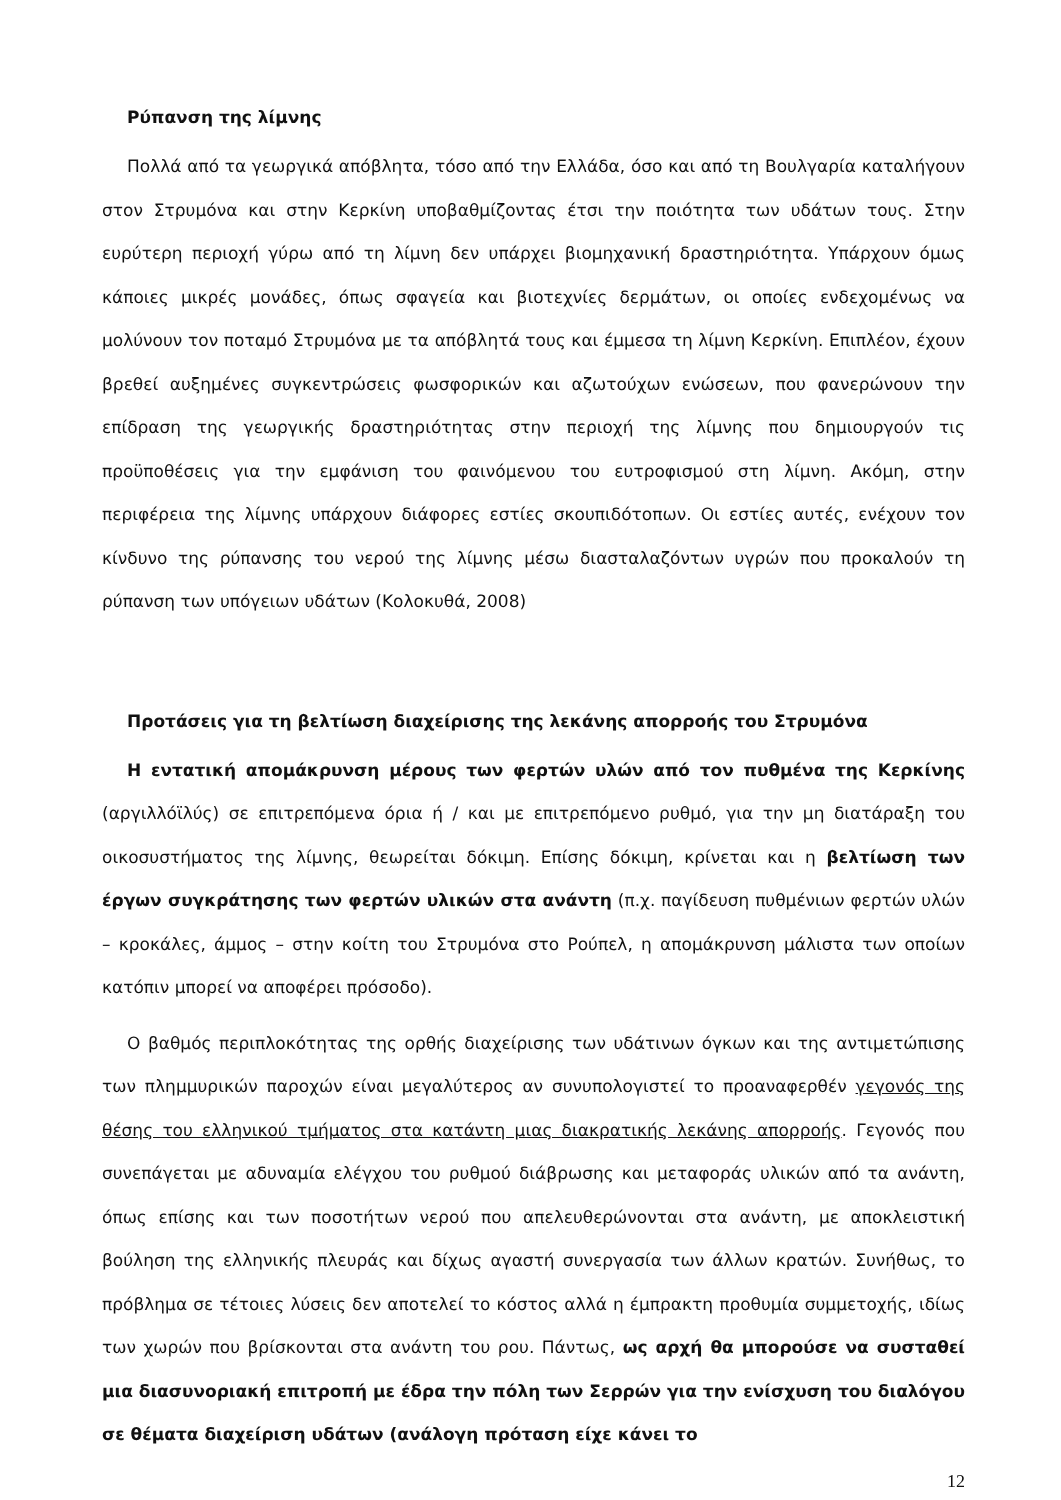Ρύπανση της λίμνης
Πολλά από τα γεωργικά απόβλητα, τόσο από την Ελλάδα, όσο και από τη Βουλγαρία καταλήγουν στον Στρυμόνα και στην Κερκίνη υποβαθμίζοντας έτσι την ποιότητα των υδάτων τους. Στην ευρύτερη περιοχή γύρω από τη λίμνη δεν υπάρχει βιομηχανική δραστηριότητα. Υπάρχουν όμως κάποιες μικρές μονάδες, όπως σφαγεία και βιοτεχνίες δερμάτων, οι οποίες ενδεχομένως να μολύνουν τον ποταμό Στρυμόνα με τα απόβλητά τους και έμμεσα τη λίμνη Κερκίνη. Επιπλέον, έχουν βρεθεί αυξημένες συγκεντρώσεις φωσφορικών και αζωτούχων ενώσεων, που φανερώνουν την επίδραση της γεωργικής δραστηριότητας στην περιοχή της λίμνης που δημιουργούν τις προϋποθέσεις για την εμφάνιση του φαινόμενου του ευτροφισμού στη λίμνη. Ακόμη, στην περιφέρεια της λίμνης υπάρχουν διάφορες εστίες σκουπιδότοπων. Οι εστίες αυτές, ενέχουν τον κίνδυνο της ρύπανσης του νερού της λίμνης μέσω διασταλαζόντων υγρών που προκαλούν τη ρύπανση των υπόγειων υδάτων (Κολοκυθά, 2008)
Προτάσεις για τη βελτίωση διαχείρισης της λεκάνης απορροής του Στρυμόνα
Η εντατική απομάκρυνση μέρους των φερτών υλών από τον πυθμένα της Κερκίνης (αργιλλόϊλύς) σε επιτρεπόμενα όρια ή / και με επιτρεπόμενο ρυθμό, για την μη διατάραξη του οικοσυστήματος της λίμνης, θεωρείται δόκιμη. Επίσης δόκιμη, κρίνεται και η βελτίωση των έργων συγκράτησης των φερτών υλικών στα ανάντη (π.χ. παγίδευση πυθμένιων φερτών υλών – κροκάλες, άμμος – στην κοίτη του Στρυμόνα στο Ρούπελ, η απομάκρυνση μάλιστα των οποίων κατόπιν μπορεί να αποφέρει πρόσοδο).
Ο βαθμός περιπλοκότητας της ορθής διαχείρισης των υδάτινων όγκων και της αντιμετώπισης των πλημμυρικών παροχών είναι μεγαλύτερος αν συνυπολογιστεί το προαναφερθέν γεγονός της θέσης του ελληνικού τμήματος στα κατάντη μιας διακρατικής λεκάνης απορροής. Γεγονός που συνεπάγεται με αδυναμία ελέγχου του ρυθμού διάβρωσης και μεταφοράς υλικών από τα ανάντη, όπως επίσης και των ποσοτήτων νερού που απελευθερώνονται στα ανάντη, με αποκλειστική βούληση της ελληνικής πλευράς και δίχως αγαστή συνεργασία των άλλων κρατών. Συνήθως, το πρόβλημα σε τέτοιες λύσεις δεν αποτελεί το κόστος αλλά η έμπρακτη προθυμία συμμετοχής, ιδίως των χωρών που βρίσκονται στα ανάντη του ρου. Πάντως, ως αρχή θα μπορούσε να συσταθεί μια διασυνοριακή επιτροπή με έδρα την πόλη των Σερρών για την ενίσχυση του διαλόγου σε θέματα διαχείριση υδάτων (ανάλογη πρόταση είχε κάνει το
12